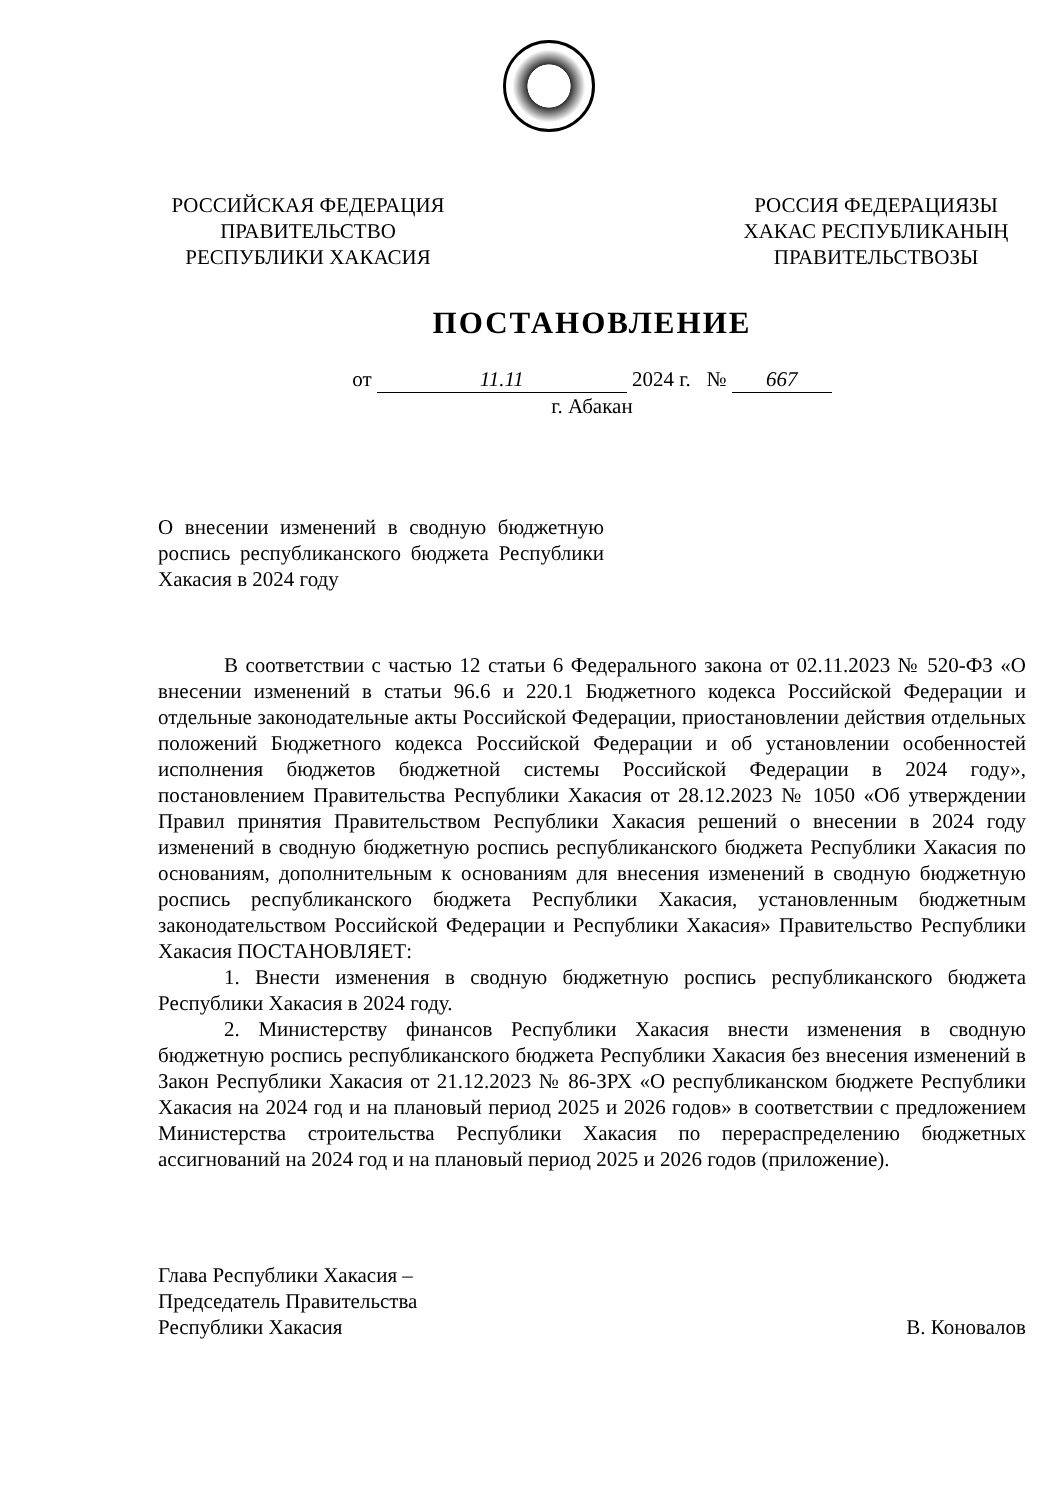РОССИЙСКАЯ ФЕДЕРАЦИЯ
ПРАВИТЕЛЬСТВО
РЕСПУБЛИКИ ХАКАСИЯ
РОССИЯ ФЕДЕРАЦИЯЗЫ
ХАКАС РЕСПУБЛИКАНЫҢ
ПРАВИТЕЛЬСТВОЗЫ
ПОСТАНОВЛЕНИЕ
от 11.11 2024 г. № 667
г. Абакан
О внесении изменений в сводную бюджетную роспись республиканского бюджета Республики Хакасия в 2024 году
В соответствии с частью 12 статьи 6 Федерального закона от 02.11.2023 № 520-ФЗ «О внесении изменений в статьи 96.6 и 220.1 Бюджетного кодекса Российской Федерации и отдельные законодательные акты Российской Федерации, приостановлении действия отдельных положений Бюджетного кодекса Российской Федерации и об установлении особенностей исполнения бюджетов бюджетной системы Российской Федерации в 2024 году», постановлением Правительства Республики Хакасия от 28.12.2023 № 1050 «Об утверждении Правил принятия Правительством Республики Хакасия решений о внесении в 2024 году изменений в сводную бюджетную роспись республиканского бюджета Республики Хакасия по основаниям, дополнительным к основаниям для внесения изменений в сводную бюджетную роспись республиканского бюджета Республики Хакасия, установленным бюджетным законодательством Российской Федерации и Республики Хакасия» Правительство Республики Хакасия ПОСТАНОВЛЯЕТ:
1. Внести изменения в сводную бюджетную роспись республиканского бюджета Республики Хакасия в 2024 году.
2. Министерству финансов Республики Хакасия внести изменения в сводную бюджетную роспись республиканского бюджета Республики Хакасия без внесения изменений в Закон Республики Хакасия от 21.12.2023 № 86-ЗРХ «О республиканском бюджете Республики Хакасия на 2024 год и на плановый период 2025 и 2026 годов» в соответствии с предложением Министерства строительства Республики Хакасия по перераспределению бюджетных ассигнований на 2024 год и на плановый период 2025 и 2026 годов (приложение).
Глава Республики Хакасия –
Председатель Правительства
Республики Хакасия
В. Коновалов